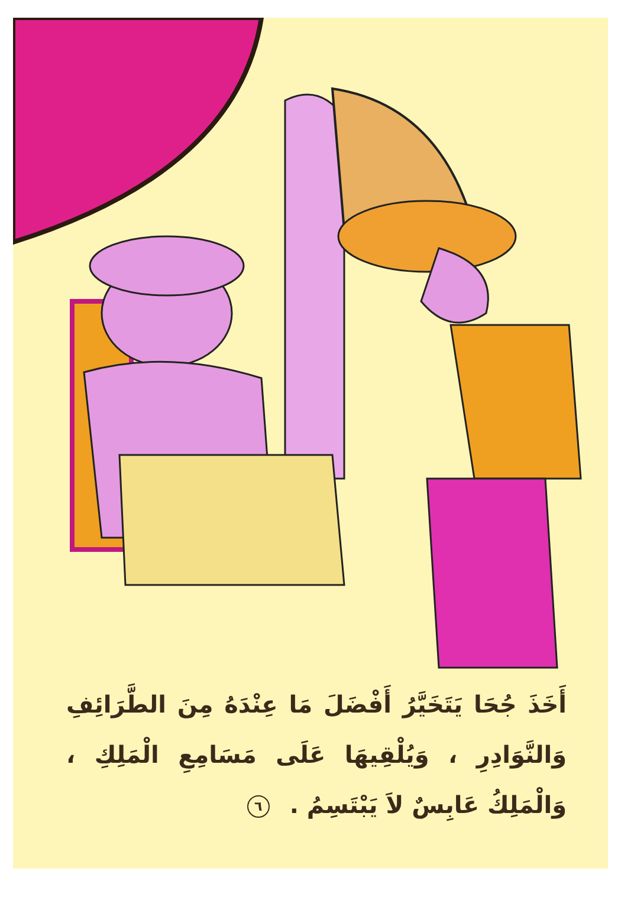أَخَذَ جُحَا يَتَخَيَّرُ أَفْضَلَ مَا عِنْدَهُ مِنَ الطَّرَائِفِ وَالنَّوَادِرِ ، وَيُلْقِيهَا عَلَى مَسَامِعِ الْمَلِكِ ، وَالْمَلِكُ عَابِسٌ لاَ يَبْتَسِمُ . ٦